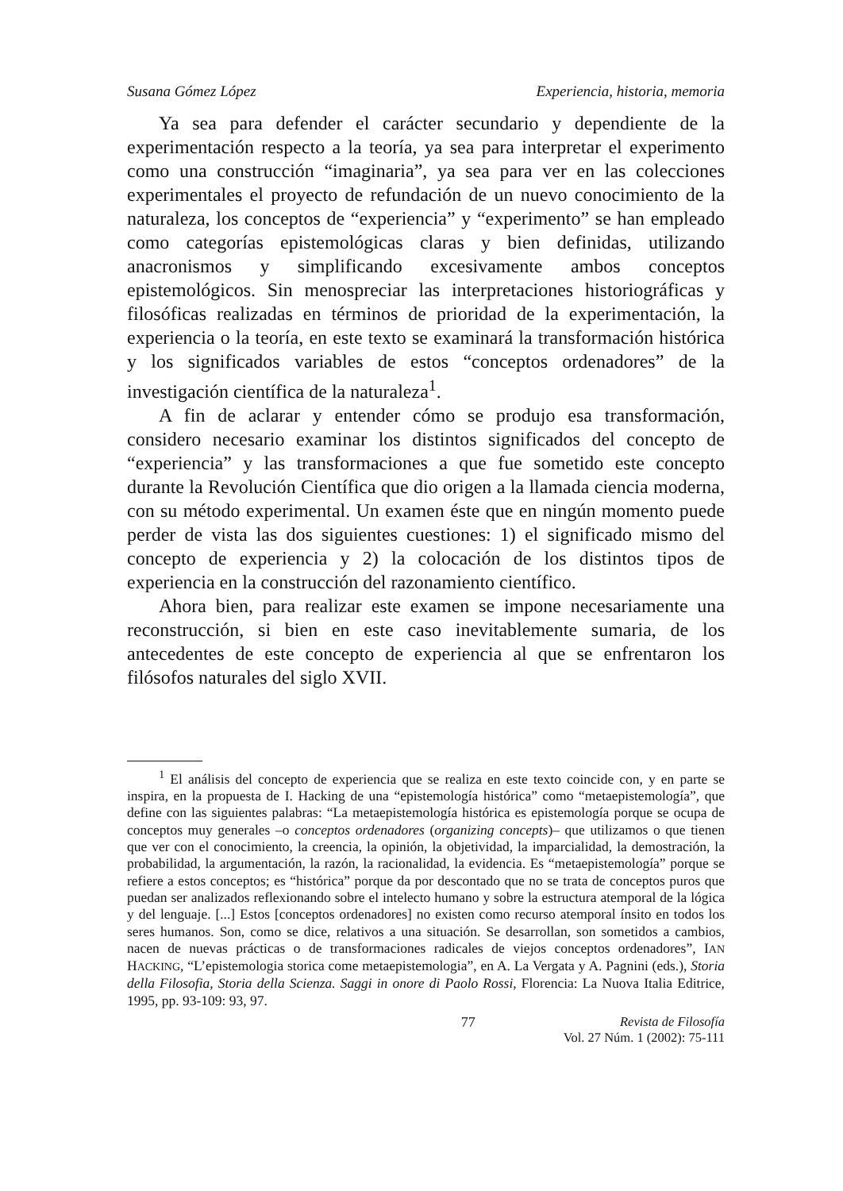Susana Gómez López Experiencia, historia, memoria
Ya sea para defender el carácter secundario y dependiente de la experimentación respecto a la teoría, ya sea para interpretar el experimento como una construcción “imaginaria”, ya sea para ver en las colecciones experimentales el proyecto de refundación de un nuevo conocimiento de la naturaleza, los conceptos de “experiencia” y “experimento” se han empleado como categorías epistemológicas claras y bien definidas, utilizando anacronismos y simplificando excesivamente ambos conceptos epistemológicos. Sin menospreciar las interpretaciones historiográficas y filosóficas realizadas en términos de prioridad de la experimentación, la experiencia o la teoría, en este texto se examinará la transformación histórica y los significados variables de estos “conceptos ordenadores” de la investigación científica de la naturaleza<sup>1</sup>.
A fin de aclarar y entender cómo se produjo esa transformación, considero necesario examinar los distintos significados del concepto de “experiencia” y las transformaciones a que fue sometido este concepto durante la Revolución Científica que dio origen a la llamada ciencia moderna, con su método experimental. Un examen éste que en ningún momento puede perder de vista las dos siguientes cuestiones: 1) el significado mismo del concepto de experiencia y 2) la colocación de los distintos tipos de experiencia en la construcción del razonamiento científico.
Ahora bien, para realizar este examen se impone necesariamente una reconstrucción, si bien en este caso inevitablemente sumaria, de los antecedentes de este concepto de experiencia al que se enfrentaron los filósofos naturales del siglo XVII.
<sup>1</sup> El análisis del concepto de experiencia que se realiza en este texto coincide con, y en parte se inspira, en la propuesta de I. Hacking de una “epistemología histórica” como “metaepistemología”, que define con las siguientes palabras: “La metaepistemología histórica es epistemología porque se ocupa de conceptos muy generales –o conceptos ordenadores (organizing concepts)– que utilizamos o que tienen que ver con el conocimiento, la creencia, la opinión, la objetividad, la imparcialidad, la demostración, la probabilidad, la argumentación, la razón, la racionalidad, la evidencia. Es “metaepistemología” porque se refiere a estos conceptos; es “histórica” porque da por descontado que no se trata de conceptos puros que puedan ser analizados reflexionando sobre el intelecto humano y sobre la estructura atemporal de la lógica y del lenguaje. [...] Estos [conceptos ordenadores] no existen como recurso atemporal ínsito en todos los seres humanos. Son, como se dice, relativos a una situación. Se desarrollan, son sometidos a cambios, nacen de nuevas prácticas o de transformaciones radicales de viejos conceptos ordenadores”, IAN HACKING, “L’epistemologia storica come metaepistemologia”, en A. La Vergata y A. Pagnini (eds.), Storia della Filosofia, Storia della Scienza. Saggi in onore di Paolo Rossi, Florencia: La Nuova Italia Editrice, 1995, pp. 93-109: 93, 97.
77 Revista de Filosofía
Vol. 27 Núm. 1 (2002): 75-111